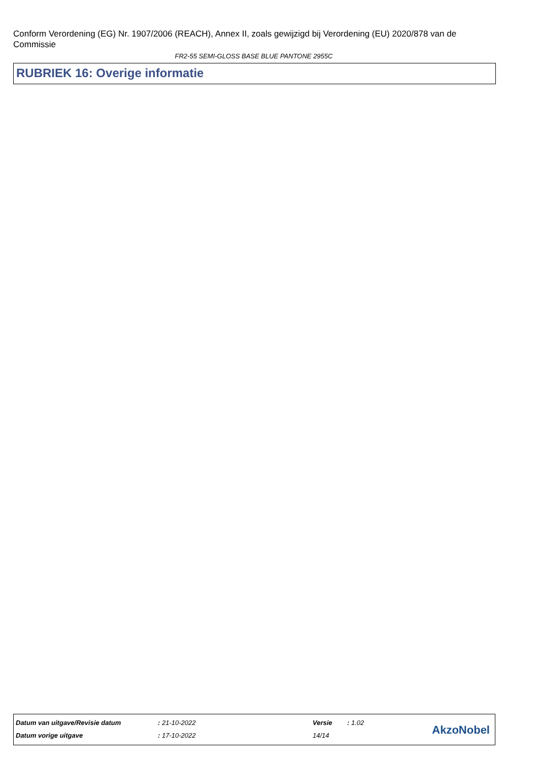Conform Verordening (EG) Nr. 1907/2006 (REACH), Annex II, zoals gewijzigd bij Verordening (EU) 2020/878 van de Commissie
FR2-55 SEMI-GLOSS BASE BLUE PANTONE 2955C
RUBRIEK 16: Overige informatie
| Datum van uitgave/Revisie datum | : 21-10-2022 | Versie | : 1.02 |
| Datum vorige uitgave | : 17-10-2022 | 14/14 | |
AkzoNobel